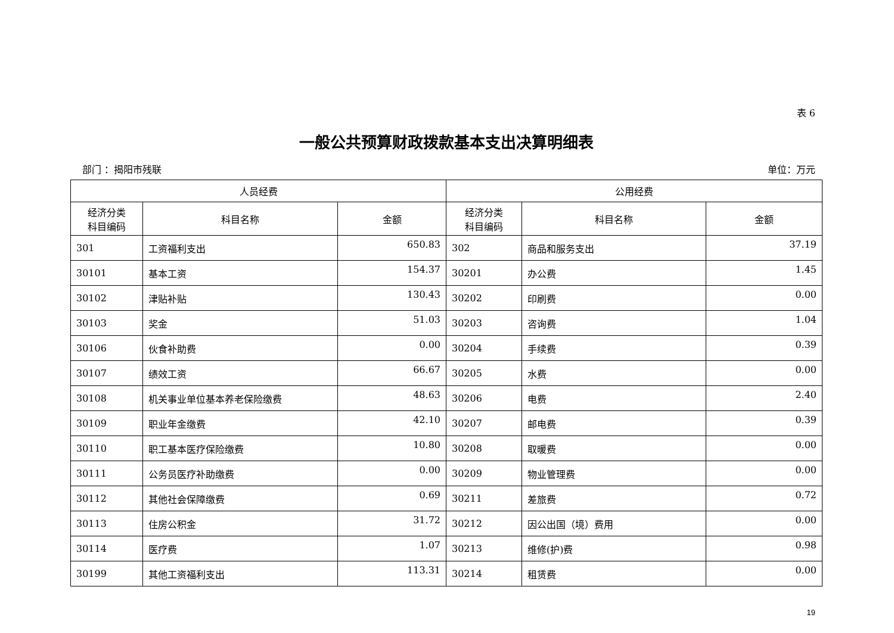表 6
一般公共预算财政拨款基本支出决算明细表
部门 ：揭阳市残联 单位：万元
| 人员经费 | | | 公用经费 | | |
| --- | --- | --- | --- | --- | --- |
| 经济分类 科目编码 | 科目名称 | 金额 | 经济分类 科目编码 | 科目名称 | 金额 |
| 301 | 工资福利支出 | 650.83 | 302 | 商品和服务支出 | 37.19 |
| 30101 | 基本工资 | 154.37 | 30201 | 办公费 | 1.45 |
| 30102 | 津贴补贴 | 130.43 | 30202 | 印刷费 | 0.00 |
| 30103 | 奖金 | 51.03 | 30203 | 咨询费 | 1.04 |
| 30106 | 伙食补助费 | 0.00 | 30204 | 手续费 | 0.39 |
| 30107 | 绩效工资 | 66.67 | 30205 | 水费 | 0.00 |
| 30108 | 机关事业单位基本养老保险缴费 | 48.63 | 30206 | 电费 | 2.40 |
| 30109 | 职业年金缴费 | 42.10 | 30207 | 邮电费 | 0.39 |
| 30110 | 职工基本医疗保险缴费 | 10.80 | 30208 | 取暖费 | 0.00 |
| 30111 | 公务员医疗补助缴费 | 0.00 | 30209 | 物业管理费 | 0.00 |
| 30112 | 其他社会保障缴费 | 0.69 | 30211 | 差旅费 | 0.72 |
| 30113 | 住房公积金 | 31.72 | 30212 | 因公出国（境）费用 | 0.00 |
| 30114 | 医疗费 | 1.07 | 30213 | 维修(护)费 | 0.98 |
| 30199 | 其他工资福利支出 | 113.31 | 30214 | 租赁费 | 0.00 |
19